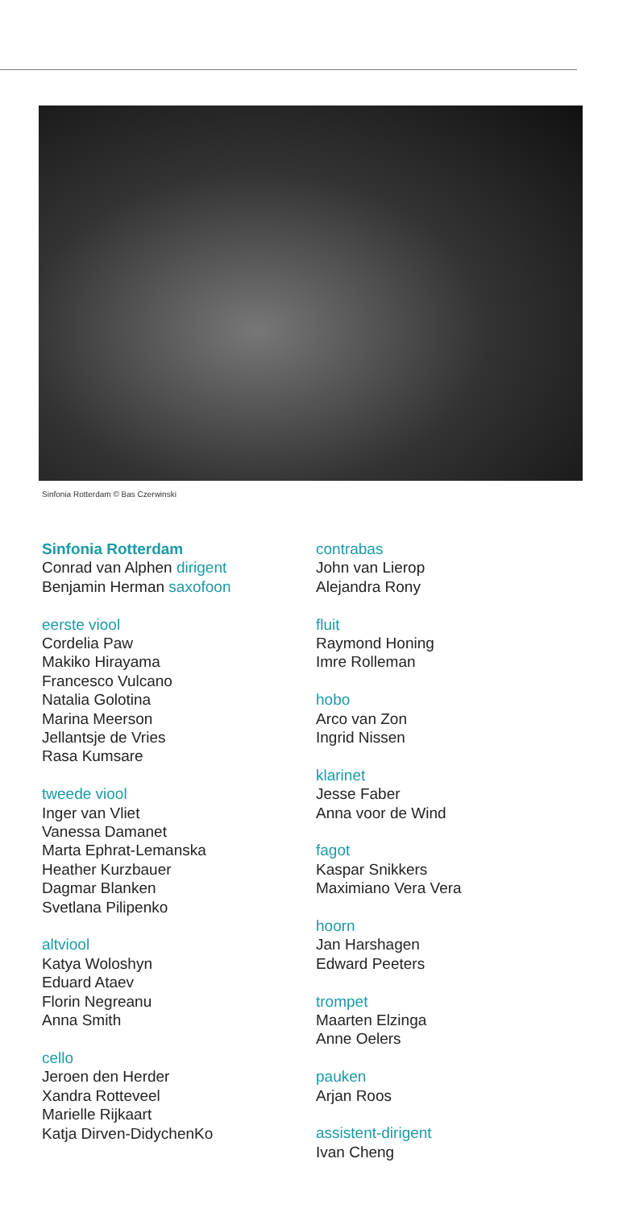Sinfonia Rotterdam © Bas Czerwinski
Sinfonia Rotterdam
Conrad van Alphen dirigent
Benjamin Herman saxofoon
eerste viool
Cordelia Paw
Makiko Hirayama
Francesco Vulcano
Natalia Golotina
Marina Meerson
Jellantsje de Vries
Rasa Kumsare
tweede viool
Inger van Vliet
Vanessa Damanet
Marta Ephrat-Lemanska
Heather Kurzbauer
Dagmar Blanken
Svetlana Pilipenko
altviool
Katya Woloshyn
Eduard Ataev
Florin Negreanu
Anna Smith
cello
Jeroen den Herder
Xandra Rotteveel
Marielle Rijkaart
Katja Dirven-DidychenKo
contrabas
John van Lierop
Alejandra Rony
fluit
Raymond Honing
Imre Rolleman
hobo
Arco van Zon
Ingrid Nissen
klarinet
Jesse Faber
Anna voor de Wind
fagot
Kaspar Snikkers
Maximiano Vera Vera
hoorn
Jan Harshagen
Edward Peeters
trompet
Maarten Elzinga
Anne Oelers
pauken
Arjan Roos
assistent-dirigent
Ivan Cheng